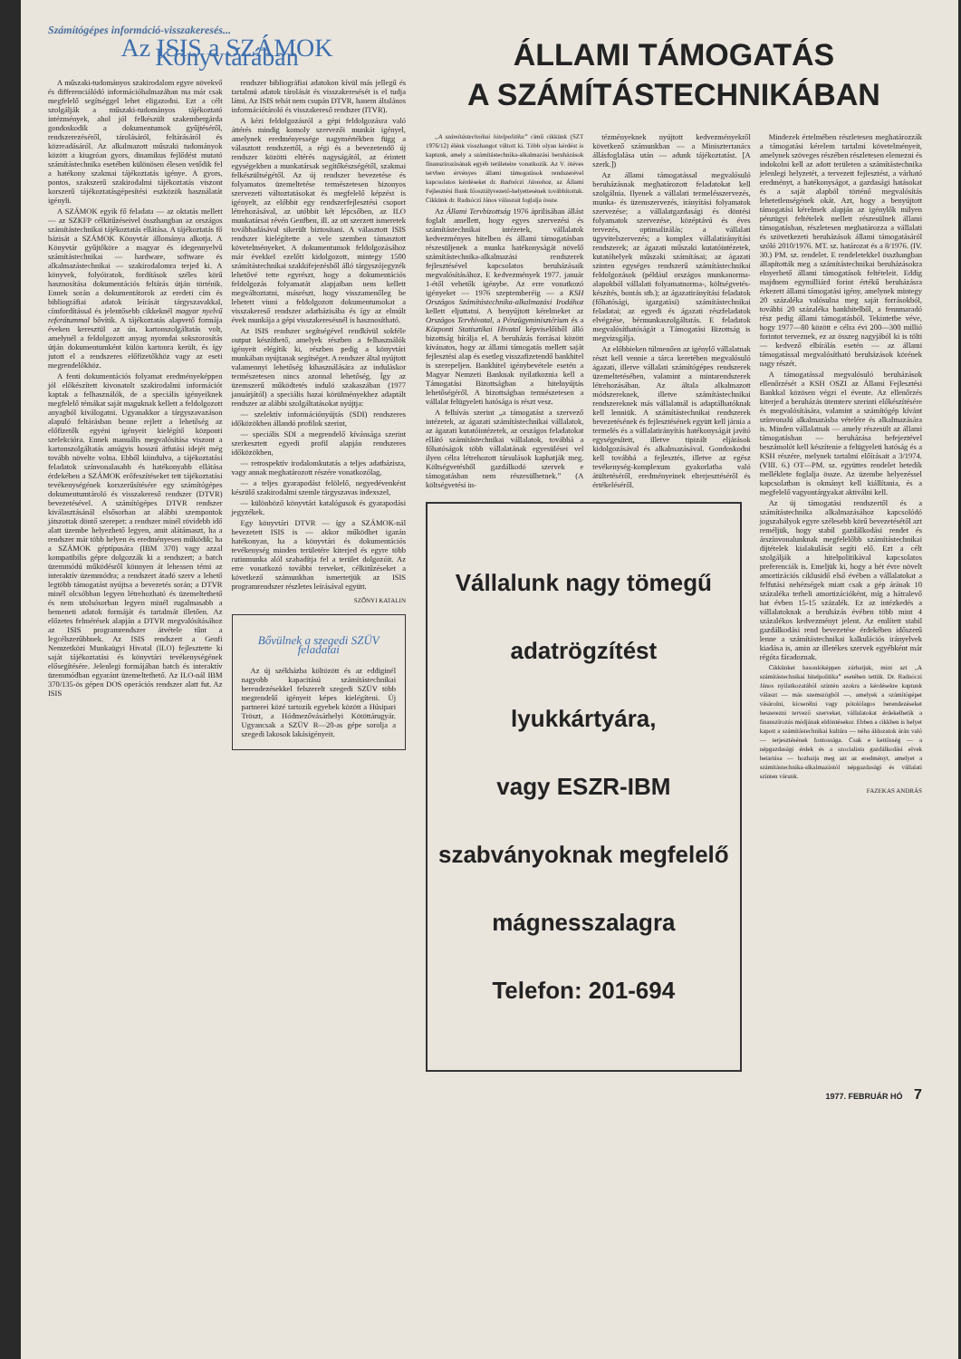Számítógépes információ-visszakeresés...
Az ISIS a SZÁMOK Könyvtárában
A műszaki-tudományos szakirodalom egyre növekvő és differenciálódó információhalmazában ma már csak megfelelő segítséggel lehet eligazodni. Ezt a célt szolgálják a műszaki-tudományos tájékoztató intézmények, ahol jól felkészült szakembergárda gondoskodik a dokumentumok gyűjtéséről, rendszerezéséről, tárolásáról, feltárásáról és közreadásáról. Az alkalmazott műszaki tudományok között a kiugróan gyors, dinamikus fejlődést mutató számítástechnika esetében különösen élesen vetődik fel a hatékony szakmai tájékoztatás igénye. A gyors, pontos, szakszerű szakirodalmi tájékoztatás viszont korszerű tájékoztatásgépesítési eszközök használatát igényli.
A SZÁMOK egyik fő feladata — az oktatás mellett — az SZKFP célkitűzéseivel összhangban az országos számítástechnikai tájékoztatás ellátása. A tájékoztatás fő bázisát a SZÁMOK Könyvtár állománya alkotja. A Könyvtár gyűjtőköre a magyar és idegennyelvű számítástechnikai — hardware, software és alkalmazástechnikai — szakirodalomra terjed ki. A könyvek, folyóiratok, fordítások széles körű hasznosítása dokumentációs feltárás útján történik. Ennek során a dokumentátorok az eredeti cím és bibliográfiai adatok leírását tárgyszavakkal, címfordítással és jelentősebb cikkeknél magyar nyelvű referátummal bővítik. A tájékoztatás alapvető formája éveken keresztül az ún. kartonszolgáltatás volt, amelynél a feldolgozott anyag nyomdai sokszorosítás útján dokumentumként külön kartonra került, és így jutott el a rendszeres előfizetőkhöz vagy az eseti megrendelőkhöz.
A fenti dokumentációs folyamat eredményeképpen jól előkészített kivonatolt szakirodalmi információt kaptak a felhasználók, de a speciális igényeiknek megfelelő témákat saját maguknak kellett a feldolgozott anyagból kiválogatni. Ugyanakkor a tárgyszavazáson alapuló feltárásban benne rejlett a lehetőség az előfizetők egyéni igényeit kielégítő központi szelekcióra. Ennek manuális megvalósítása viszont a kartonszolgáltatás amúgyis hosszú átfutási idejét még tovább növelte volna. Ebből kiindulva, a tájékoztatási feladatok színvonalasabb és hatékonyabb ellátása érdekében a SZÁMOK erőfeszítéseket tett tájékoztatási tevékenységének korszerűsítésére egy számítógépes dokumentumtároló és visszakereső rendszer (DTVR) bevezetésével. A számítógépes DTVR rendszer kiválasztásánál elsősorban az alábbi szempontok játszottak döntő szerepet: a rendszer minél rövidebb idő alatt üzembe helyezhető legyen, amit alátámaszt, ha a rendszer már több helyen és eredményesen működik; ha a SZÁMOK géptípusára (IBM 370) vagy azzal kompatibilis gépre dolgozzák ki a rendszert; a batch üzemmódú működésről könnyen át lehessen térni az interaktív üzemmódra; a rendszert átadó szerv a lehető legtöbb támogatást nyújtsa a bevezetés során; a DTVR minél olcsóbban legyen létrehozható és üzemeltethető és nem utolsósorban legyen minél rugalmasabb a bemeneti adatok formáját és tartalmát illetően. Az előzetes felmérések alapján a DTVR megvalósításához az ISIS programrendszer átvétele tűnt a legcélszerűbbnek. Az ISIS rendszert a Genfi Nemzetközi Munkaügyi Hivatal (ILO) fejlesztette ki saját tájékoztatási és könyvtári tevékenységének elősegítésére. Jelenlegi formájában batch és interaktív üzemmódban egyaránt üzemeltethető. Az ILO-nál IBM 370/135-ös gépen DOS operációs rendszer alatt fut. Az ISIS
rendszer bibliográfiai adatokon kívül más jellegű és tartalmú adatok tárolását és visszakeresését is el tudja látni. Az ISIS tehát nem csupán DTVR, hanem általános információtároló és visszakereső rendszer (ITVR).
A kézi feldolgozásról a gépi feldolgozásra való áttérés mindig komoly szervezői munkát igényel, amelynek eredményessége nagymértékben függ a választott rendszertől, a régi és a bevezetendő új rendszer közötti eltérés nagyságától, az érintett egységekben a munkatársak segítőkészségétől, szakmai felkészültségétől. Az új rendszer bevezetése és folyamatos üzemeltetése természetesen bizonyos szervezeti változtatásokat és megfelelő képzést is igényelt, az előbbit egy rendszerfejlesztési csoport létrehozásával, az utóbbit két lépcsőben, az ILO munkatársai révén Genfben, ill. az ott szerzett ismeretek továbbadásával sikerült biztosítani. A választott ISIS rendszer kielégítette a vele szemben támasztott követelményeket. A dokumentumok feldolgozásához már évekkel ezelőtt kidolgozott, mintegy 1500 számítástechnikai szakkifejezésből álló tárgyszójegyzék lehetővé tette egyrészt, hogy a dokumentációs feldolgozás folyamatát alapjaiban nem kellett megváltoztatni, másrészt, hogy visszamenőleg be lehetett vinni a feldolgozott dokumentumokat a visszakereső rendszer adatbázisába és így az elmúlt évek munkája a gépi visszakeresésnél is hasznosítható.
Az ISIS rendszer segítségével rendkívül sokféle output készíthető, amelyek részben a felhasználók igényeit elégítik ki, részben pedig a könyvtári munkában nyújtanak segítséget. A rendszer által nyújtott valamennyi lehetőség kihasználására az induláskor természetesen nincs azonnal lehetőség. Így az üzemszerű működtetés induló szakaszában (1977 januárjától) a speciális hazai körülményekhez adaptált rendszer az alábbi szolgáltatásokat nyújtja:
— szelektív információnyújtás (SDI) rendszeres időközökben állandó profilok szerint,
— speciális SDI a megrendelő kívánsága szerint szerkesztett egyedi profil alapján rendszeres időközökben,
— retrospektív irodalomkutatás a teljes adatbázisra, vagy annak meghatározott részére vonatkozólag,
— a teljes gyarapodást felölelő, negyedévenként készülő szakirodalmi szemle tárgyszavas indexszel,
— különböző könyvtári katalógusok és gyarapodási jegyzékek.
Egy könyvtári DTVR — így a SZÁMOK-nál bevezetett ISIS is — akkor működhet igazán hatékonyan, ha a könyvtári és dokumentációs tevékenység minden területére kiterjed és egyre több rutinmunka alól szabadítja fel a terület dolgozóit. Az erre vonatkozó további terveket, célkitűzéseket a következő számunkban ismertetjük az ISIS programrendszer részletes leírásával együtt.
SZŐNYI KATALIN
Bővülnek a szegedi SZÜV feladatai
Az új székházba költözött és az eddiginél nagyobb kapacitású számítástechnikai berendezésekkel felszerelt szegedi SZÜV több megrendelő igényeit képes kielégíteni. Új partnerei közé tartozik egyebek között a Húsipari Tröszt, a Hódmezővásárhelyi Kötöttárugyár. Ugyancsak a SZÜV R—20-as gépe sorolja a szegedi lakosok lakásigényeit.
ÁLLAMI TÁMOGATÁS
A SZÁMÍTÁSTECHNIKÁBAN
„A számítástechnikai hitelpolitika” című cikkünk (SZT 1976/12) élénk visszhangot váltott ki. Több olyan kérdést is kaptunk, amely a számítástechnika-alkalmazási beruházások finanszírozásának egyéb területeire vonatkozik. Az V. ötéves tervben érvényes állami támogatások rendszerével kapcsolatos kérdéseket dr. Radnóczi Jánoshoz, az Állami Fejlesztési Bank főosztályvezető-helyettesének továbbítottuk. Cikkünk dr. Radnóczi János válaszait foglalja össze.
Az Állami Tervbizottság 1976 áprilisában állást foglalt amellett, hogy egyes szervezési és számítástechnikai intézetek, vállalatok kedvezményes hitelben és állami támogatásban részesüljenek a munka hatékonyságát növelő számítástechnika-alkalmazási rendszerek fejlesztésével kapcsolatos beruházásaik megvalósításához. E kedvezmények 1977. január 1-étől vehetők igénybe. Az erre vonatkozó igényeket — 1976 szeptemberéig — a KSH Országos Számítástechnika-alkalmazási Irodához kellett eljuttatni. A benyújtott kérelmeket az Országos Tervhivatal, a Pénzügyminisztérium és a Központi Statisztikai Hivatal képviselőiből álló bizottság bírálja el. A beruházás forrásai között kívánatos, hogy az állami támogatás mellett saját fejlesztési alap és esetleg visszafizetendő bankhitel is szerepeljen. Bankhitel igénybevétele esetén a Magyar Nemzeti Banknak nyilatkoznia kell a Támogatási Bizottságban a hitelnyújtás lehetőségéről. A bizottságban természetesen a vállalat felügyeleti hatósága is részt vesz.
A felhívás szerint „a támogatást a szervező intézetek, az ágazati számítástechnikai vállalatok, az ágazati kutatóintézetek, az országos feladatokat ellátó számítástechnikai vállalatok, továbbá a főhatóságok több vállalatának egyesülései vel ilyen célra létrehozott társulások kaphatják meg. Költségvetésből gazdálkodó szervek e támogatásban nem részesülhetnek.” (A költségvetési in-
tézményeknek nyújtott kedvezményekről következő számunkban — a Minisztertanács állásfoglalása után — adunk tájékoztatást. [A szerk.])
Az állami támogatással megvalósuló beruházásnak meghatározott feladatokat kell szolgálnia. Ilyenek a vállalati termelésszervezés, munka- és üzemszervezés, irányítási folyamatok szervezése; a vállalatgazdasági és döntési folyamatok szervezése, középtávú és éves tervezés, optimalizálás; a vállalati ügyvitelszervezés; a komplex vállalatirányítási rendszerek; az ágazati műszaki kutatóintézetek, kutatóhelyek műszaki számításai; az ágazati szinten egységes rendszerű számítástechnikai feldolgozások (például országos munkanorma-alapokból vállalati folyamatnorma-, költségvetés-készítés, bontás stb.); az ágazatirányítási feladatok (főhatósági, igazgatási) számítástechnikai feladatai; az egyedi és ágazati részfeladatok elvégzése, bérmunkaszolgáltatás. E feladatok megvalósíthatóságát a Támogatási Bizottság is megvizsgálja.
Az előbbieken túlmenően az igénylő vállalatnak részt kell vennie a tárca keretében megvalósuló ágazati, illetve vállalati számítógépes rendszerek üzemeltetésében, valamint a mintarendszerek létrehozásában. Az általa alkalmazott módszereknek, illetve számítástechnikai rendszereknek más vállalatnál is adaptálhatóknak kell lenniük. A számítástechnikai rendszerek bevezetésének és fejlesztésének együtt kell járnia a termelés és a vállalatirányítás hatékonyságát javító egységesített, illetve tipizált eljárások kidolgozásával és alkalmazásával. Gondoskodni kell továbbá a fejlesztés, illetve az egész tevékenység-komplexum gyakorlatba való átültetéséről, eredményeinek elterjesztéséről és értékeléséről.
Vállalunk nagy tömegű
adatrögzítést
lyukkártyára,
vagy ESZR-IBM
szabványoknak megfelelő
mágnesszalagra
Telefon: 201-694
Mindezek értelmében részletesen meghatározzák a támogatási kérelem tartalmi követelményeit, amelynek szöveges részében részletesen elemezni és indokolni kell az adott területen a számítástechnika jelenlegi helyzetét, a tervezett fejlesztést, a várható eredményt, a hatékonyságot, a gazdasági hatásokat és a saját alapból történő megvalósítás lehetetlenségének okát. Azt, hogy a benyújtott támogatási kérelmek alapján az igénylők milyen pénzügyi feltételek mellett részesülnek állami támogatásban, részletesen meghatározza a vállalati és szövetkezeti beruházások állami támogatásáról szóló 2010/1976. MT. sz. határozat és a 8/1976. (IV. 30.) PM. sz. rendelet. E rendeletekkel összhangban állapították meg a számítástechnikai beruházásokra elnyerhető állami támogatások feltételeit. Eddig majdnem egymilliárd forint értékű beruházásra érkezett állami támogatási igény, amelynek mintegy 20 százaléka valósulna meg saját forrásokból, további 20 százaléka bankhitelből, a fennmaradó rész pedig állami támogatásból. Tekintetbe véve, hogy 1977—80 között e célra évi 200—300 millió forintot terveznek, ez az összeg nagyjából ki is tölti — kedvező elbírálás esetén — az állami támogatással megvalósítható beruházások körének nagy részét.
A támogatással megvalósuló beruházások ellenőrzését a KSH OSZI az Állami Fejlesztési Bankkal közösen végzi el évente. Az ellenőrzés kiterjed a beruházás ütemterv szerinti előkészítésére és megvalósítására, valamint a számítógép kívánt színvonalú alkalmazásba vételére és alkalmazására is. Minden vállalatnak — amely részesült az állami támogatásban — beruházása befejeztével beszámolót kell készítenie a felügyeleti hatóság és a KSH részére, melynek tartalmi előírásait a 3/1974. (VIII. 6.) OT—PM. sz. együttes rendelet hetedik melléklete foglalja össze. Az üzembe helyezéssel kapcsolatban is okmányt kell kiállítania, és a megfelelő vagyontárgyakat aktiválni kell.
Az új támogatási rendszertől és a számítástechnika alkalmazásához kapcsolódó jogszabályok egyre szélesebb körű bevezetésétől azt reméljük, hogy stabil gazdálkodási rendet és árszínvonalunknak megfelelőbb számítástechnikai díjtételek kialakulását segíti elő. Ezt a célt szolgálják a hitelpolitikával kapcsolatos preferenciák is. Emeljük ki, hogy a hét évre növelt amortizációs ciklusidő első évében a vállalatokat a felfutási nehézségek miatt csak a gép árának 10 százaléka terheli amortizációként, míg a hátralevő hat évben 15-15 százalék. Ez az intézkedés a vállalatoknak a beruházás évében több mint 4 százalékos kedvezményt jelent. Az említett stabil gazdálkodási rend bevezetése érdekében időszerű lenne a számítástechnikai kalkulációs irányelvek kiadása is, amin az illetékes szervek egyébként már régóta fáradoznak.
Cikkünket hasonlóképpen zárhatjuk, mint azt „A számítástechnikai hitelpolitika” esetében tettük. Dr. Radnóczi János nyilatkozatából szintén azokra a kérdésekre kaptunk választ — más szemszögből —, amelyek a számítógépet vásárolni, kicserélni vagy pótolólagos berendezéseket beszerezni tervező szerveket, vállalatokat érdekelhetik a finanszírozás módjának eldöntésekor. Ebben a cikkben is helyet kapott a számítástechnikai kultúra — néha áldozatok árán való — terjesztésének fontossága. Csak e kettősség — a népgazdasági érdek és a szocialista gazdálkodási elvek betartása — hozhatja meg azt az eredményt, amelyet a számítástechnika-alkalmazástól népgazdasági és vállalati szinten várunk.
FAZEKAS ANDRÁS
1977. FEBRUÁR HÓ 7